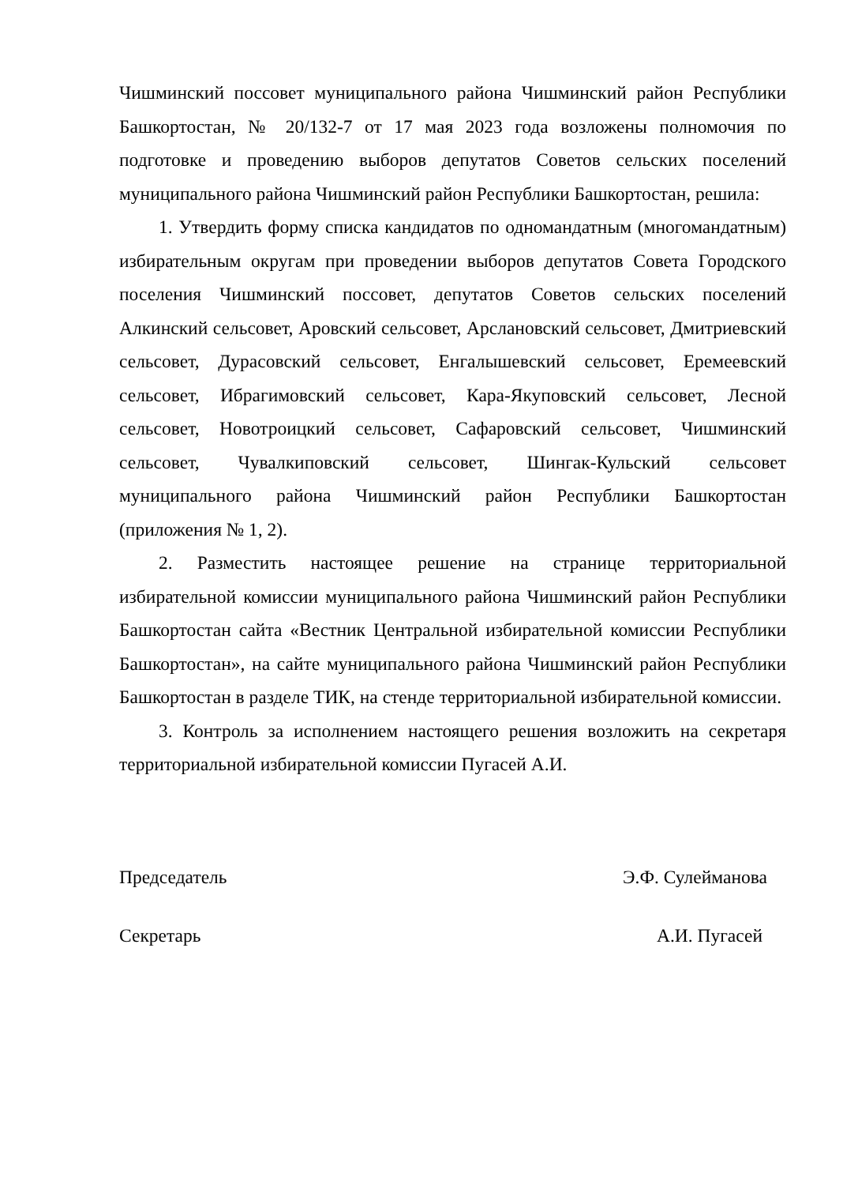Чишминский поссовет муниципального района Чишминский район Республики Башкортостан, № 20/132-7 от 17 мая 2023 года возложены полномочия по подготовке и проведению выборов депутатов Советов сельских поселений муниципального района Чишминский район Республики Башкортостан, решила:
1. Утвердить форму списка кандидатов по одномандатным (многомандатным) избирательным округам при проведении выборов депутатов Совета Городского поселения Чишминский поссовет, депутатов Советов сельских поселений Алкинский сельсовет, Аровский сельсовет, Арслановский сельсовет, Дмитриевский сельсовет, Дурасовский сельсовет, Енгалышевский сельсовет, Еремеевский сельсовет, Ибрагимовский сельсовет, Кара-Якуповский сельсовет, Лесной сельсовет, Новотроицкий сельсовет, Сафаровский сельсовет, Чишминский сельсовет, Чувалкиповский сельсовет, Шингак-Кульский сельсовет муниципального района Чишминский район Республики Башкортостан (приложения № 1, 2).
2. Разместить настоящее решение на странице территориальной избирательной комиссии муниципального района Чишминский район Республики Башкортостан сайта «Вестник Центральной избирательной комиссии Республики Башкортостан», на сайте муниципального района Чишминский район Республики Башкортостан в разделе ТИК, на стенде территориальной избирательной комиссии.
3. Контроль за исполнением настоящего решения возложить на секретаря территориальной избирательной комиссии Пугасей А.И.
Председатель Э.Ф. Сулейманова
Секретарь А.И. Пугасей